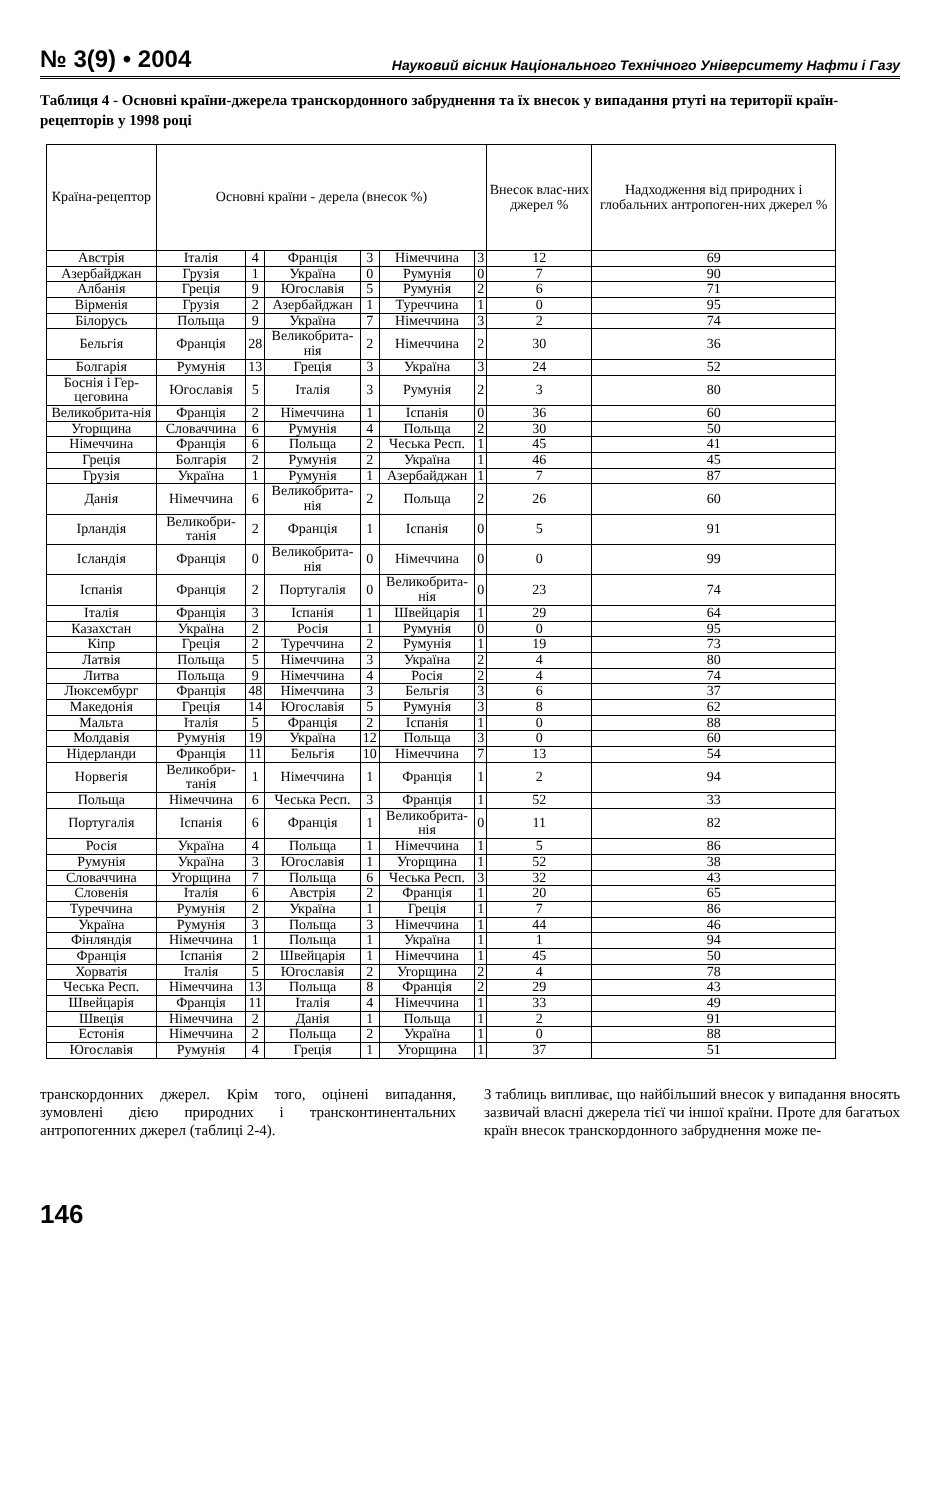№ 3(9) • 2004 Науковий вісник Національного Технічного Університету Нафти і Газу
Таблиця 4 - Основні країни-джерела транскордонного забруднення та їх внесок у випадання ртуті на території країн-рецепторів у 1998 році
| Країна-рецептор | Основні країни - дерела (внесок %) | | | | | | Внесок влас-них джерел % | Надходження від природних і глобальних антропоген-них джерел % |
| --- | --- | --- | --- | --- | --- | --- | --- | --- |
| Австрія | Італія | 4 | Франція | 3 | Німеччина | 3 | 12 | 69 |
| Азербайджан | Грузія | 1 | Україна | 0 | Румунія | 0 | 7 | 90 |
| Албанія | Греція | 9 | Югославія | 5 | Румунія | 2 | 6 | 71 |
| Вірменія | Грузія | 2 | Азербайджан | 1 | Туреччина | 1 | 0 | 95 |
| Білорусь | Польща | 9 | Україна | 7 | Німеччина | 3 | 2 | 74 |
| Бельгія | Франція | 28 | Великобрита-нія | 2 | Німеччина | 2 | 30 | 36 |
| Болгарія | Румунія | 13 | Греція | 3 | Україна | 3 | 24 | 52 |
| Боснія і Гер-цеговина | Югославія | 5 | Італія | 3 | Румунія | 2 | 3 | 80 |
| Великобрита-нія | Франція | 2 | Німеччина | 1 | Іспанія | 0 | 36 | 60 |
| Угорщина | Словаччина | 6 | Румунія | 4 | Польща | 2 | 30 | 50 |
| Німеччина | Франція | 6 | Польща | 2 | Чеська Респ. | 1 | 45 | 41 |
| Греція | Болгарія | 2 | Румунія | 2 | Україна | 1 | 46 | 45 |
| Грузія | Україна | 1 | Румунія | 1 | Азербайджан | 1 | 7 | 87 |
| Данія | Німеччина | 6 | Великобрита-нія | 2 | Польща | 2 | 26 | 60 |
| Ірландія | Великобри-танія | 2 | Франція | 1 | Іспанія | 0 | 5 | 91 |
| Ісландія | Франція | 0 | Великобрита-нія | 0 | Німеччина | 0 | 0 | 99 |
| Іспанія | Франція | 2 | Португалія | 0 | Великобрита-нія | 0 | 23 | 74 |
| Італія | Франція | 3 | Іспанія | 1 | Швейцарія | 1 | 29 | 64 |
| Казахстан | Україна | 2 | Росія | 1 | Румунія | 0 | 0 | 95 |
| Кіпр | Греція | 2 | Туреччина | 2 | Румунія | 1 | 19 | 73 |
| Латвія | Польща | 5 | Німеччина | 3 | Україна | 2 | 4 | 80 |
| Литва | Польща | 9 | Німеччина | 4 | Росія | 2 | 4 | 74 |
| Люксембург | Франція | 48 | Німеччина | 3 | Бельгія | 3 | 6 | 37 |
| Македонія | Греція | 14 | Югославія | 5 | Румунія | 3 | 8 | 62 |
| Мальта | Італія | 5 | Франція | 2 | Іспанія | 1 | 0 | 88 |
| Молдавія | Румунія | 19 | Україна | 12 | Польща | 3 | 0 | 60 |
| Нідерланди | Франція | 11 | Бельгія | 10 | Німеччина | 7 | 13 | 54 |
| Норвегія | Великобри-танія | 1 | Німеччина | 1 | Франція | 1 | 2 | 94 |
| Польща | Німеччина | 6 | Чеська Респ. | 3 | Франція | 1 | 52 | 33 |
| Португалія | Іспанія | 6 | Франція | 1 | Великобрита-нія | 0 | 11 | 82 |
| Росія | Україна | 4 | Польща | 1 | Німеччина | 1 | 5 | 86 |
| Румунія | Україна | 3 | Югославія | 1 | Угорщина | 1 | 52 | 38 |
| Словаччина | Угорщина | 7 | Польща | 6 | Чеська Респ. | 3 | 32 | 43 |
| Словенія | Італія | 6 | Австрія | 2 | Франція | 1 | 20 | 65 |
| Туреччина | Румунія | 2 | Україна | 1 | Греція | 1 | 7 | 86 |
| Україна | Румунія | 3 | Польща | 3 | Німеччина | 1 | 44 | 46 |
| Фінляндія | Німеччина | 1 | Польща | 1 | Україна | 1 | 1 | 94 |
| Франція | Іспанія | 2 | Швейцарія | 1 | Німеччина | 1 | 45 | 50 |
| Хорватія | Італія | 5 | Югославія | 2 | Угорщина | 2 | 4 | 78 |
| Чеська Респ. | Німеччина | 13 | Польща | 8 | Франція | 2 | 29 | 43 |
| Швейцарія | Франція | 11 | Італія | 4 | Німеччина | 1 | 33 | 49 |
| Швеція | Німеччина | 2 | Данія | 1 | Польща | 1 | 2 | 91 |
| Естонія | Німеччина | 2 | Польща | 2 | Україна | 1 | 0 | 88 |
| Югославія | Румунія | 4 | Греція | 1 | Угорщина | 1 | 37 | 51 |
транскордонних джерел. Крім того, оцінені випадання, зумовлені дією природних і трансконтинентальних антропогенних джерел (таблиці 2-4).
З таблиць випливає, що найбільший внесок у випадання вносять зазвичай власні джерела тієї чи іншої країни. Проте для багатьох країн внесок транскордонного забруднення може пе-
146